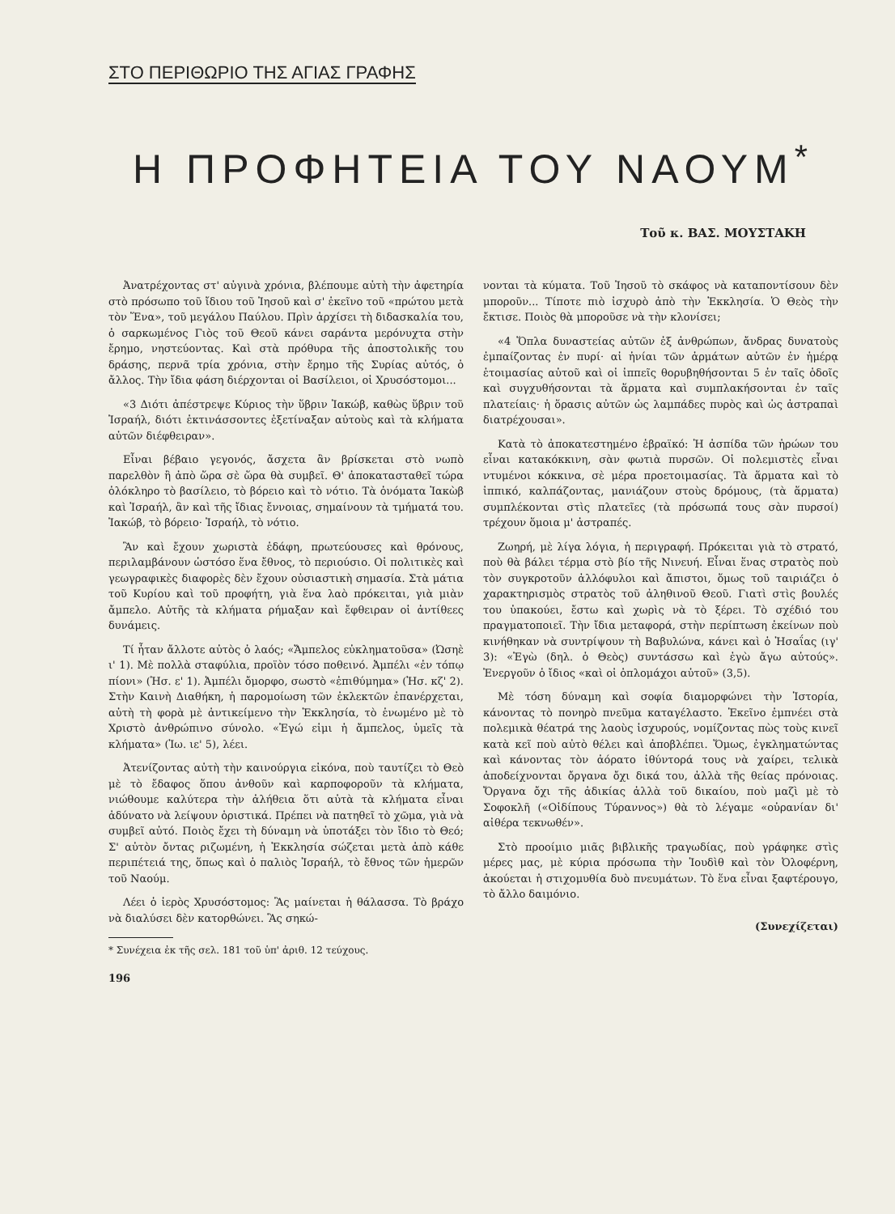ΣΤΟ ΠΕΡΙΘΩΡΙΟ ΤΗΣ ΑΓΙΑΣ ΓΡΑΦΗΣ
Η ΠΡΟΦΗΤΕΙΑ ΤΟΥ ΝΑΟΥΜ<sup>*</sup>
Τοῦ κ. ΒΑΣ. ΜΟΥΣΤΑΚΗ
Ἀνατρέχοντας στ' αὐγινὰ χρόνια, βλέπουμε αὐτὴ τὴν ἀφετηρία στὸ πρόσωπο τοῦ ἴδιου τοῦ Ἰησοῦ καὶ σ' ἐκεῖνο τοῦ «πρώτου μετὰ τὸν Ἕνα», τοῦ μεγάλου Παύλου. Πρὶν ἀρχίσει τὴ διδασκαλία του, ὁ σαρκωμένος Γιὸς τοῦ Θεοῦ κάνει σαράντα μερόνυχτα στὴν ἔρημο, νηστεύοντας. Καὶ στὰ πρόθυρα τῆς ἀποστολικῆς του δράσης, περνᾶ τρία χρόνια, στὴν ἔρημο τῆς Συρίας αὐτός, ὁ ἄλλος. Τὴν ἴδια φάση διέρχονται οἱ Βασίλειοι, οἱ Χρυσόστομοι...
«3 Διότι ἀπέστρεψε Κύριος τὴν ὕβριν Ἰακώβ, καθὼς ὕβριν τοῦ Ἰσραήλ, διότι ἐκτινάσσοντες ἐξετίναξαν αὐτοὺς καὶ τὰ κλήματα αὐτῶν διέφθειραν».
Εἶναι βέβαιο γεγονός, ἄσχετα ἂν βρίσκεται στὸ νωπὸ παρελθὸν ἢ ἀπὸ ὥρα σὲ ὥρα θὰ συμβεῖ. Θ' ἀποκατασταθεῖ τώρα ὁλόκληρο τὸ βασίλειο, τὸ βόρειο καὶ τὸ νότιο. Τὰ ὀνόματα Ἰακὼβ καὶ Ἰσραήλ, ἂν καὶ τῆς ἴδιας ἔννοιας, σημαίνουν τὰ τμήματά του. Ἰακώβ, τὸ βόρειο· Ἰσραήλ, τὸ νότιο.
Ἂν καὶ ἔχουν χωριστὰ ἐδάφη, πρωτεύουσες καὶ θρόνους, περιλαμβάνουν ὡστόσο ἕνα ἔθνος, τὸ περιούσιο. Οἱ πολιτικὲς καὶ γεωγραφικὲς διαφορὲς δὲν ἔχουν οὐσιαστικὴ σημασία. Στὰ μάτια τοῦ Κυρίου καὶ τοῦ προφήτη, γιὰ ἕνα λαὸ πρόκειται, γιὰ μιὰν ἄμπελο. Αὐτῆς τὰ κλήματα ρήμαξαν καὶ ἔφθειραν οἱ ἀντίθεες δυνάμεις.
Τί ἦταν ἄλλοτε αὐτὸς ὁ λαός; «Ἄμπελος εὐκληματοῦσα» (Ὠσηὲ ι' 1). Μὲ πολλὰ σταφύλια, προϊὸν τόσο ποθεινό. Ἀμπέλι «ἐν τόπῳ πίονι» (Ἠσ. ε' 1). Ἀμπέλι ὄμορφο, σωστὸ «ἐπιθύμημα» (Ἠσ. κζ' 2). Στὴν Καινὴ Διαθήκη, ἡ παρομοίωση τῶν ἐκλεκτῶν ἐπανέρχεται, αὐτὴ τὴ φορὰ μὲ ἀντικείμενο τὴν Ἐκκλησία, τὸ ἑνωμένο μὲ τὸ Χριστὸ ἀνθρώπινο σύνολο. «Ἐγώ εἰμι ἡ ἄμπελος, ὑμεῖς τὰ κλήματα» (Ἰω. ιε' 5), λέει.
Ἀτενίζοντας αὐτὴ τὴν καινούργια εἰκόνα, ποὺ ταυτίζει τὸ Θεὸ μὲ τὸ ἔδαφος ὅπου ἀνθοῦν καὶ καρποφοροῦν τὰ κλήματα, νιώθουμε καλύτερα τὴν ἀλήθεια ὅτι αὐτὰ τὰ κλήματα εἶναι ἀδύνατο νὰ λείψουν ὁριστικά. Πρέπει νὰ πατηθεῖ τὸ χῶμα, γιὰ νὰ συμβεῖ αὐτό. Ποιὸς ἔχει τὴ δύναμη νὰ ὑποτάξει τὸν ἴδιο τὸ Θεό; Σ' αὐτὸν ὄντας ριζωμένη, ἡ Ἐκκλησία σώζεται μετὰ ἀπὸ κάθε περιπέτειά της, ὅπως καὶ ὁ παλιὸς Ἰσραήλ, τὸ ἔθνος τῶν ἡμερῶν τοῦ Ναούμ.
Λέει ὁ ἱερὸς Χρυσόστομος: Ἂς μαίνεται ἡ θάλασσα. Τὸ βράχο νὰ διαλύσει δὲν κατορθώνει. Ἂς σηκώ-
* Συνέχεια ἐκ τῆς σελ. 181 τοῦ ὑπ' ἀριθ. 12 τεύχους.
196
νονται τὰ κύματα. Τοῦ Ἰησοῦ τὸ σκάφος νὰ καταποντίσουν δὲν μποροῦν... Τίποτε πιὸ ἰσχυρὸ ἀπὸ τὴν Ἐκκλησία. Ὁ Θεὸς τὴν ἔκτισε. Ποιὸς θὰ μποροῦσε νὰ τὴν κλονίσει;
«4 Ὅπλα δυναστείας αὐτῶν ἐξ ἀνθρώπων, ἄνδρας δυνατοὺς ἐμπαίζοντας ἐν πυρί· αἱ ἡνίαι τῶν ἁρμάτων αὐτῶν ἐν ἡμέρᾳ ἑτοιμασίας αὐτοῦ καὶ οἱ ἱππεῖς θορυβηθήσονται 5 ἐν ταῖς ὁδοῖς καὶ συγχυθήσονται τὰ ἅρματα καὶ συμπλακήσονται ἐν ταῖς πλατείαις· ἡ ὅρασις αὐτῶν ὡς λαμπάδες πυρὸς καὶ ὡς ἀστραπαὶ διατρέχουσαι».
Κατὰ τὸ ἀποκατεστημένο ἑβραϊκό: Ἡ ἀσπίδα τῶν ἡρώων του εἶναι κατακόκκινη, σὰν φωτιὰ πυρσῶν. Οἱ πολεμιστὲς εἶναι ντυμένοι κόκκινα, σὲ μέρα προετοιμασίας. Τὰ ἅρματα καὶ τὸ ἱππικό, καλπάζοντας, μανιάζουν στοὺς δρόμους, (τὰ ἅρματα) συμπλέκονται στὶς πλατεῖες (τὰ πρόσωπά τους σὰν πυρσοί) τρέχουν ὅμοια μ' ἀστραπές.
Ζωηρή, μὲ λίγα λόγια, ἡ περιγραφή. Πρόκειται γιὰ τὸ στρατό, ποὺ θὰ βάλει τέρμα στὸ βίο τῆς Νινευή. Εἶναι ἕνας στρατὸς ποὺ τὸν συγκροτοῦν ἀλλόφυλοι καὶ ἄπιστοι, ὅμως τοῦ ταιριάζει ὁ χαρακτηρισμὸς στρατὸς τοῦ ἀληθινοῦ Θεοῦ. Γιατὶ στὶς βουλές του ὑπακούει, ἔστω καὶ χωρὶς νὰ τὸ ξέρει. Τὸ σχέδιό του πραγματοποιεῖ. Τὴν ἴδια μεταφορά, στὴν περίπτωση ἐκείνων ποὺ κινήθηκαν νὰ συντρίψουν τὴ Βαβυλώνα, κάνει καὶ ὁ Ἠσαΐας (ιγ' 3): «Ἐγὼ (δηλ. ὁ Θεὸς) συντάσσω καὶ ἐγὼ ἄγω αὐτούς». Ἐνεργοῦν ὁ ἴδιος «καὶ οἱ ὁπλομάχοι αὐτοῦ» (3,5).
Μὲ τόση δύναμη καὶ σοφία διαμορφώνει τὴν Ἱστορία, κάνοντας τὸ πονηρὸ πνεῦμα καταγέλαστο. Ἐκεῖνο ἐμπνέει στὰ πολεμικὰ θέατρά της λαοὺς ἰσχυρούς, νομίζοντας πὼς τοὺς κινεῖ κατὰ κεῖ ποὺ αὐτὸ θέλει καὶ ἀποβλέπει. Ὅμως, ἐγκληματώντας καὶ κάνοντας τὸν ἀόρατο ἰθύντορά τους νὰ χαίρει, τελικὰ ἀποδείχνονται ὄργανα ὄχι δικά του, ἀλλὰ τῆς θείας πρόνοιας. Ὄργανα ὄχι τῆς ἀδικίας ἀλλὰ τοῦ δικαίου, ποὺ μαζὶ μὲ τὸ Σοφοκλῆ («Οἰδίπους Τύραννος») θὰ τὸ λέγαμε «οὐρανίαν δι' αἰθέρα τεκνωθέν».
Στὸ προοίμιο μιᾶς βιβλικῆς τραγωδίας, ποὺ γράφηκε στὶς μέρες μας, μὲ κύρια πρόσωπα τὴν Ἰουδὶθ καὶ τὸν Ὀλοφέρνη, ἀκούεται ἡ στιχομυθία δυὸ πνευμάτων. Τὸ ἕνα εἶναι ξαφτέρουγο, τὸ ἄλλο δαιμόνιο.
(Συνεχίζεται)